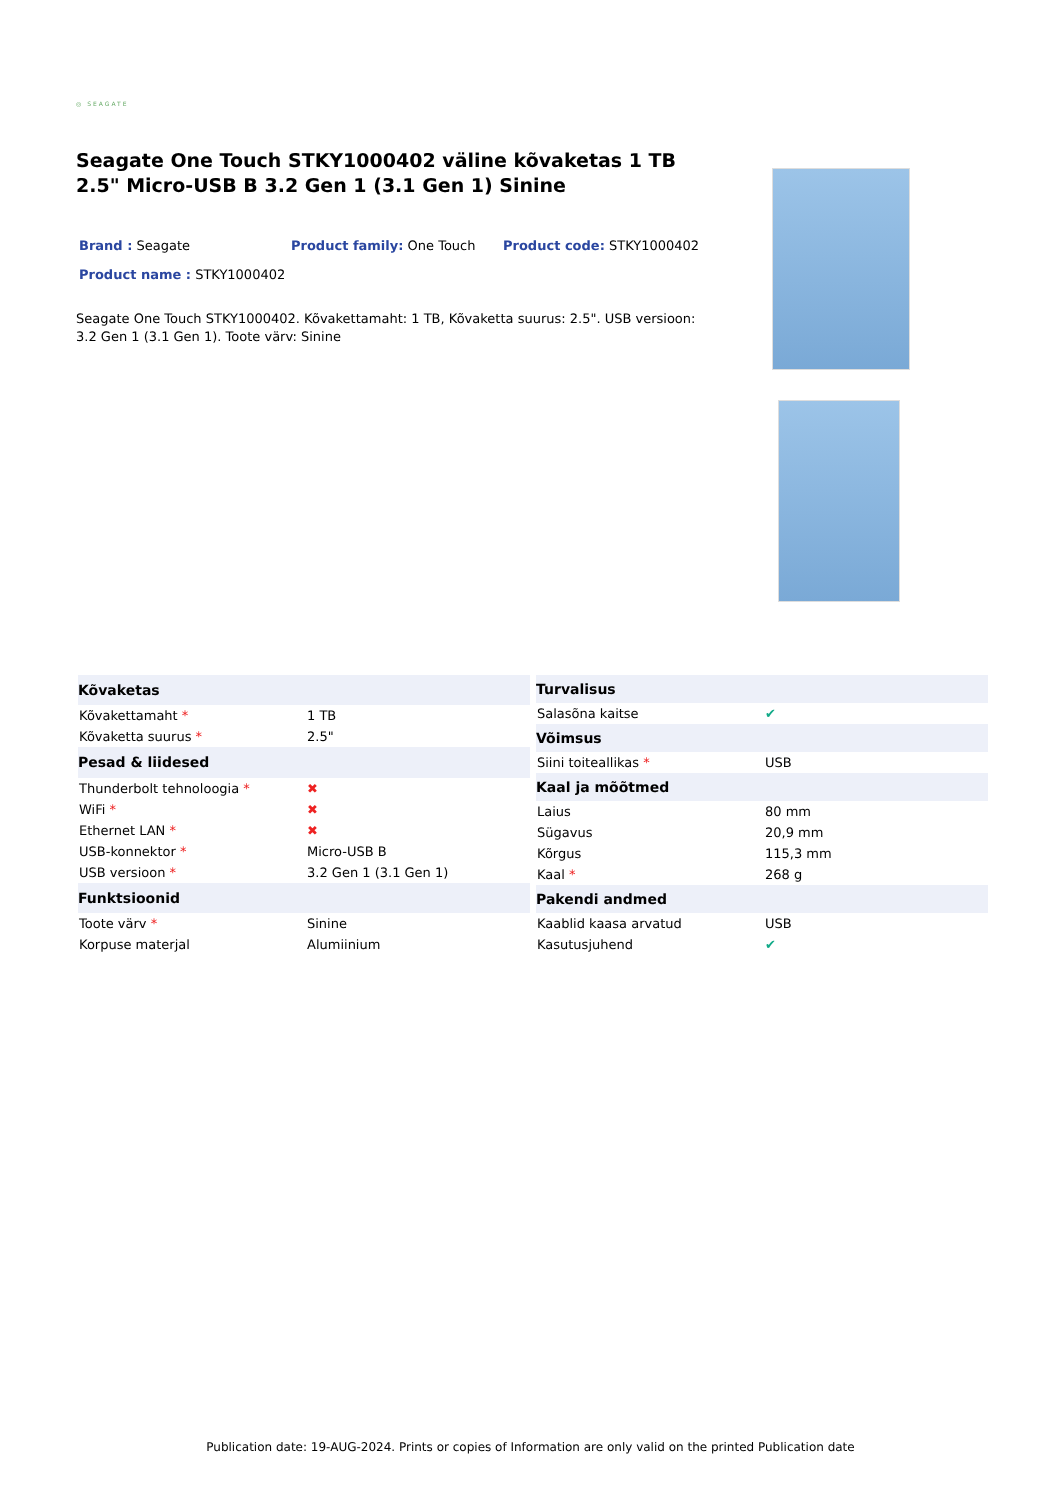◎ SEAGATE
Seagate One Touch STKY1000402 väline kõvaketas 1 TB 2.5" Micro-USB B 3.2 Gen 1 (3.1 Gen 1) Sinine
Brand : Seagate
Product family: One Touch
Product code: STKY1000402
Product name : STKY1000402
Seagate One Touch STKY1000402. Kõvakettamaht: 1 TB, Kõvaketta suurus: 2.5". USB versioon: 3.2 Gen 1 (3.1 Gen 1). Toote värv: Sinine
| Kõvaketas | |
| --- | --- |
| Kõvakettamaht * | 1 TB |
| Kõvaketta suurus * | 2.5" |
| Pesad & liidesed | |
| Thunderbolt tehnoloogia * | ✖ |
| WiFi * | ✖ |
| Ethernet LAN * | ✖ |
| USB-konnektor * | Micro-USB B |
| USB versioon * | 3.2 Gen 1 (3.1 Gen 1) |
| Funktsioonid | |
| Toote värv * | Sinine |
| Korpuse materjal | Alumiinium |
| Turvalisus | |
| --- | --- |
| Salasõna kaitse | ✔ |
| Võimsus | |
| Siini toiteallikas * | USB |
| Kaal ja mõõtmed | |
| Laius | 80 mm |
| Sügavus | 20,9 mm |
| Kõrgus | 115,3 mm |
| Kaal * | 268 g |
| Pakendi andmed | |
| Kaablid kaasa arvatud | USB |
| Kasutusjuhend | ✔ |
Publication date: 19-AUG-2024. Prints or copies of Information are only valid on the printed Publication date